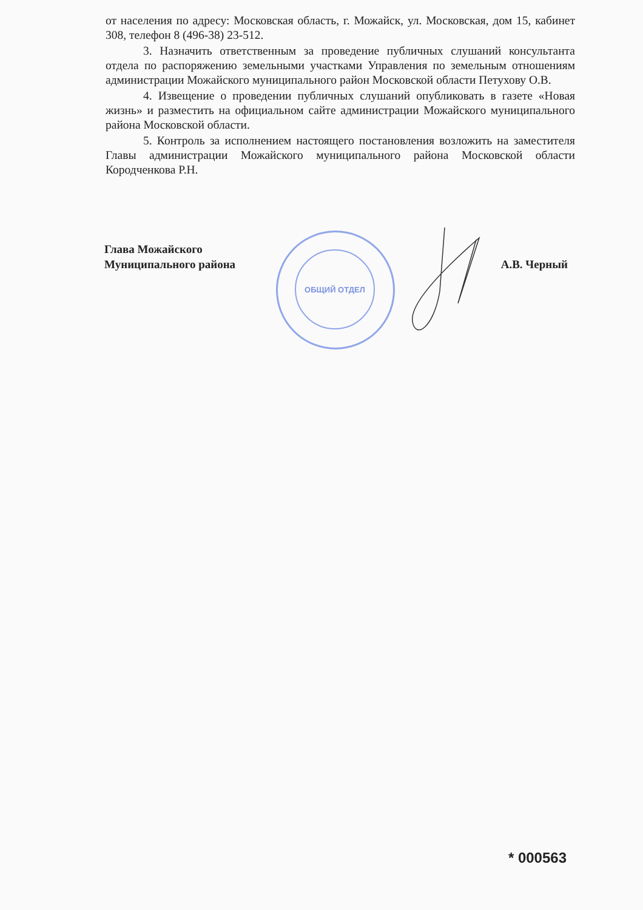от населения по адресу: Московская область, г. Можайск, ул. Московская, дом 15, кабинет 308, телефон 8 (496-38) 23-512.
3. Назначить ответственным за проведение публичных слушаний консультанта отдела по распоряжению земельными участками Управления по земельным отношениям администрации Можайского муниципального район Московской области Петухову О.В.
4. Извещение о проведении публичных слушаний опубликовать в газете «Новая жизнь» и разместить на официальном сайте администрации Можайского муниципального района Московской области.
5. Контроль за исполнением настоящего постановления возложить на заместителя Главы администрации Можайского муниципального района Московской области Кородченкова Р.Н.
ОБЩИЙ ОТДЕЛ
Глава Можайского
Муниципального района
А.В. Черный
* 000563